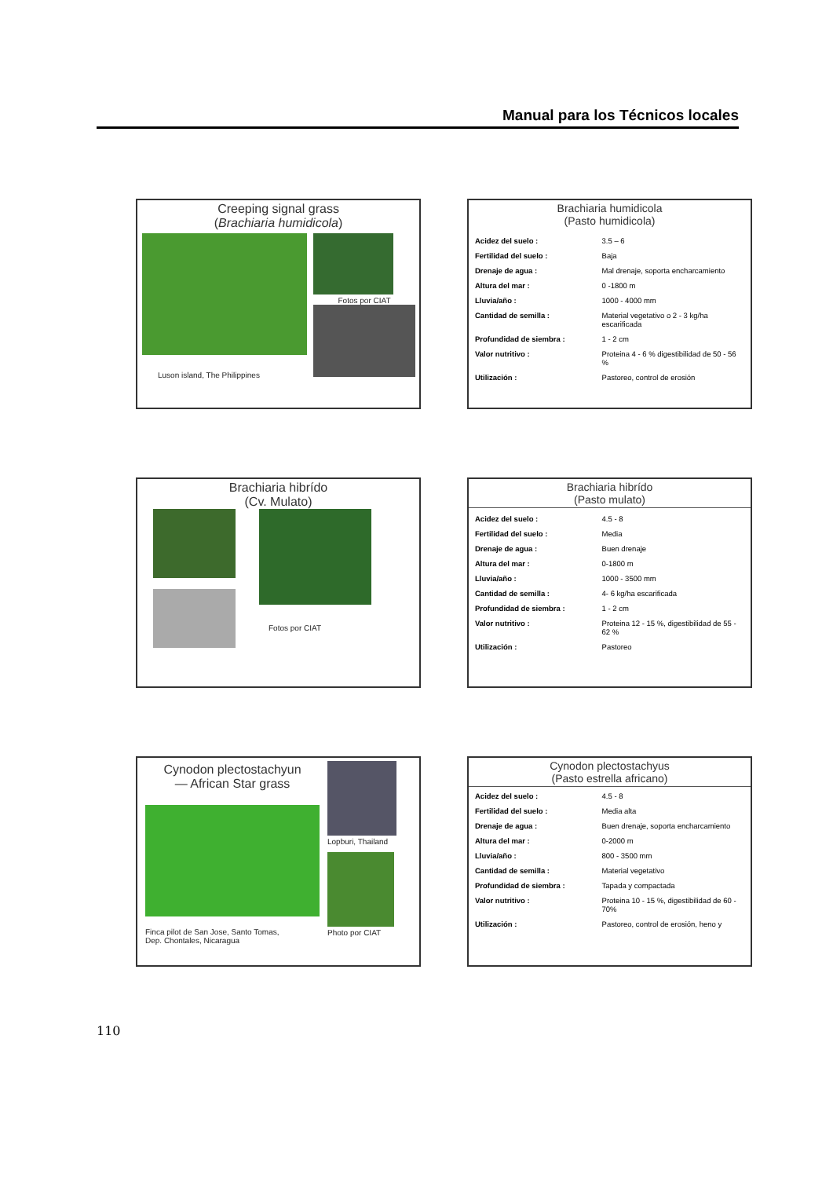Manual para los Técnicos locales
Creeping signal grass
(Brachiaria humidicola)
Luson island, The Philippines
Fotos por CIAT
Brachiaria humidicola
(Pasto humidicola)
| Acidez del suelo : | 3.5 – 6 |
| Fertilidad del suelo : | Baja |
| Drenaje de agua : | Mal drenaje, soporta encharcamiento |
| Altura del mar : | 0 -1800 m |
| Lluvia/año : | 1000 - 4000 mm |
| Cantidad de semilla : | Material vegetativo o 2 - 3 kg/ha escarificada |
| Profundidad de siembra : | 1 - 2 cm |
| Valor nutritivo : | Proteina 4 - 6 % digestibilidad de 50 - 56 % |
| Utilización : | Pastoreo, control de erosión |
Brachiaria hibrído
(Cv. Mulato)
Fotos por CIAT
Brachiaria hibrído
(Pasto mulato)
| Acidez del suelo : | 4.5 - 8 |
| Fertilidad del suelo : | Media |
| Drenaje de agua : | Buen drenaje |
| Altura del mar : | 0-1800 m |
| Lluvia/año : | 1000 - 3500 mm |
| Cantidad de semilla : | 4- 6 kg/ha escarificada |
| Profundidad de siembra : | 1 - 2 cm |
| Valor nutritivo : | Proteina 12 - 15 %, digestibilidad de 55 - 62 % |
| Utilización : | Pastoreo |
Cynodon plectostachyun
— African Star grass
Finca pilot de San Jose, Santo Tomas,
Dep. Chontales, Nicaragua
Lopburi, Thailand
Photo por CIAT
Cynodon plectostachyus
(Pasto estrella africano)
| Acidez del suelo : | 4.5 - 8 |
| Fertilidad del suelo : | Media alta |
| Drenaje de agua : | Buen drenaje, soporta encharcamiento |
| Altura del mar : | 0-2000 m |
| Lluvia/año : | 800 - 3500 mm |
| Cantidad de semilla : | Material vegetativo |
| Profundidad de siembra : | Tapada y compactada |
| Valor nutritivo : | Proteina 10 - 15 %, digestibilidad de 60 - 70% |
| Utilización : | Pastoreo, control de erosión, heno y |
110